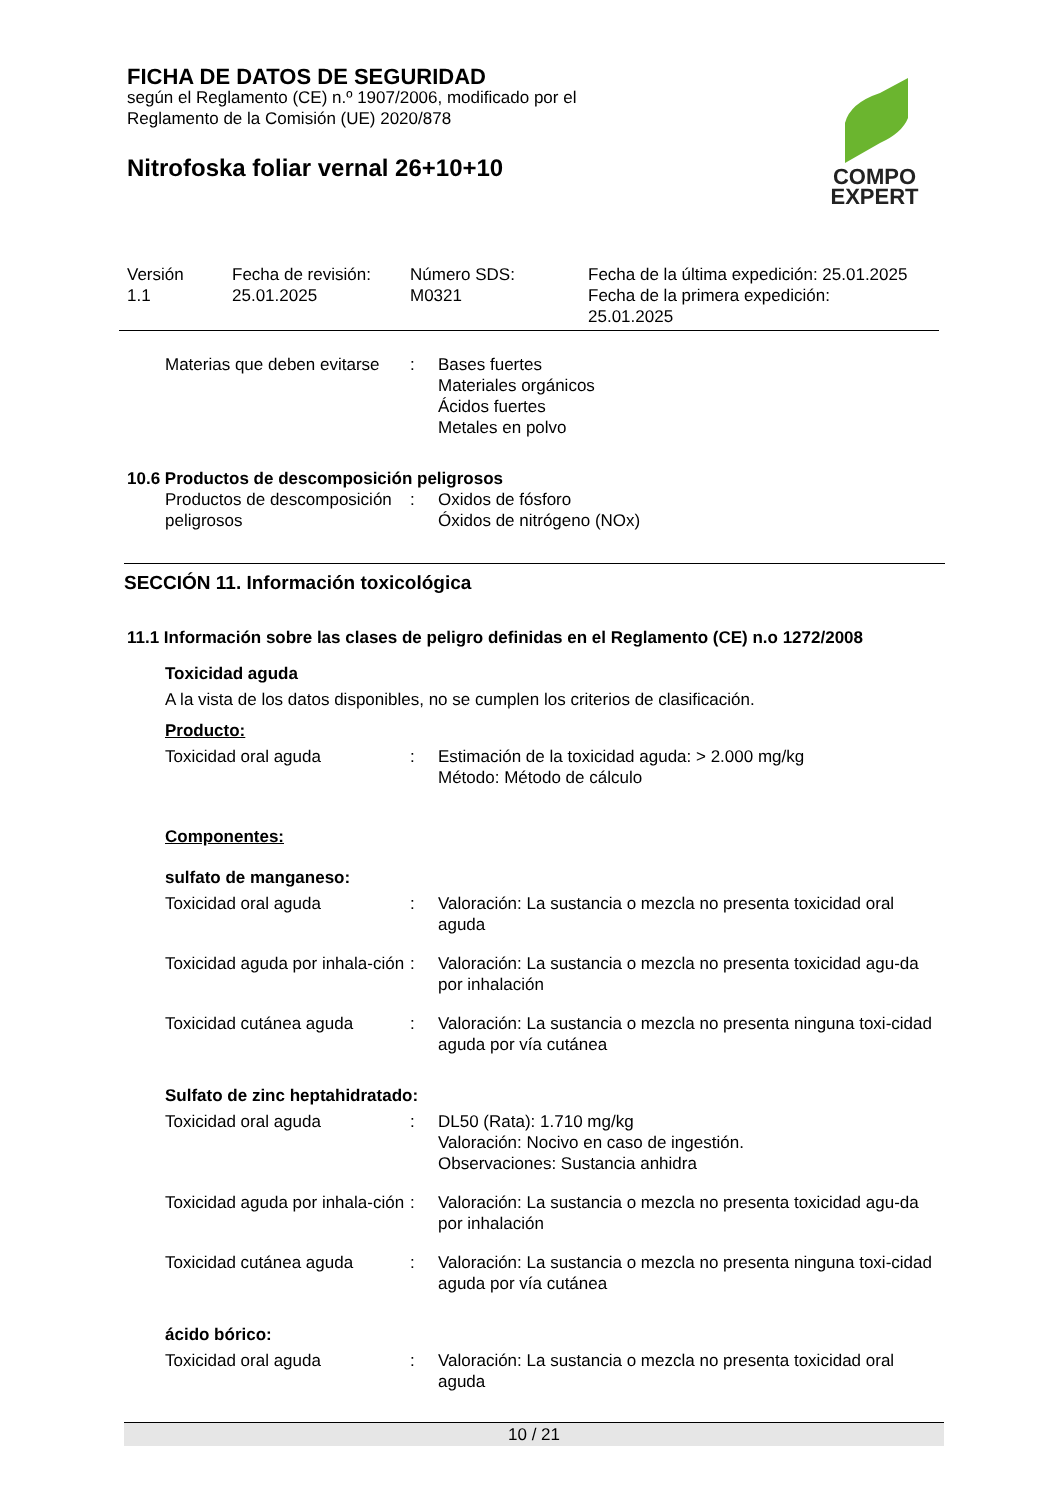FICHA DE DATOS DE SEGURIDAD
según el Reglamento (CE) n.º 1907/2006, modificado por el
Reglamento de la Comisión (UE) 2020/878
Nitrofoska foliar vernal 26+10+10
COMPO
EXPERT
| Versión 1.1 | Fecha de revisión: 25.01.2025 | Número SDS: M0321 | Fecha de la última expedición: 25.01.2025 Fecha de la primera expedición: 25.01.2025 |
| Materias que deben evitarse | : | Bases fuertes Materiales orgánicos Ácidos fuertes Metales en polvo |
10.6 Productos de descomposición peligrosos
| Productos de descomposición peligrosos | : | Oxidos de fósforo Óxidos de nitrógeno (NOx) |
SECCIÓN 11. Información toxicológica
11.1 Información sobre las clases de peligro definidas en el Reglamento (CE) n.o 1272/2008
Toxicidad aguda
A la vista de los datos disponibles, no se cumplen los criterios de clasificación.
Producto:
| Toxicidad oral aguda | : | Estimación de la toxicidad aguda: > 2.000 mg/kg Método: Método de cálculo |
Componentes:
sulfato de manganeso:
| Toxicidad oral aguda | : | Valoración: La sustancia o mezcla no presenta toxicidad oral aguda |
| Toxicidad aguda por inhala-ción | : | Valoración: La sustancia o mezcla no presenta toxicidad agu-da por inhalación |
| Toxicidad cutánea aguda | : | Valoración: La sustancia o mezcla no presenta ninguna toxi-cidad aguda por vía cutánea |
Sulfato de zinc heptahidratado:
| Toxicidad oral aguda | : | DL50 (Rata): 1.710 mg/kg Valoración: Nocivo en caso de ingestión. Observaciones: Sustancia anhidra |
| Toxicidad aguda por inhala-ción | : | Valoración: La sustancia o mezcla no presenta toxicidad agu-da por inhalación |
| Toxicidad cutánea aguda | : | Valoración: La sustancia o mezcla no presenta ninguna toxi-cidad aguda por vía cutánea |
ácido bórico:
| Toxicidad oral aguda | : | Valoración: La sustancia o mezcla no presenta toxicidad oral aguda |
10 / 21